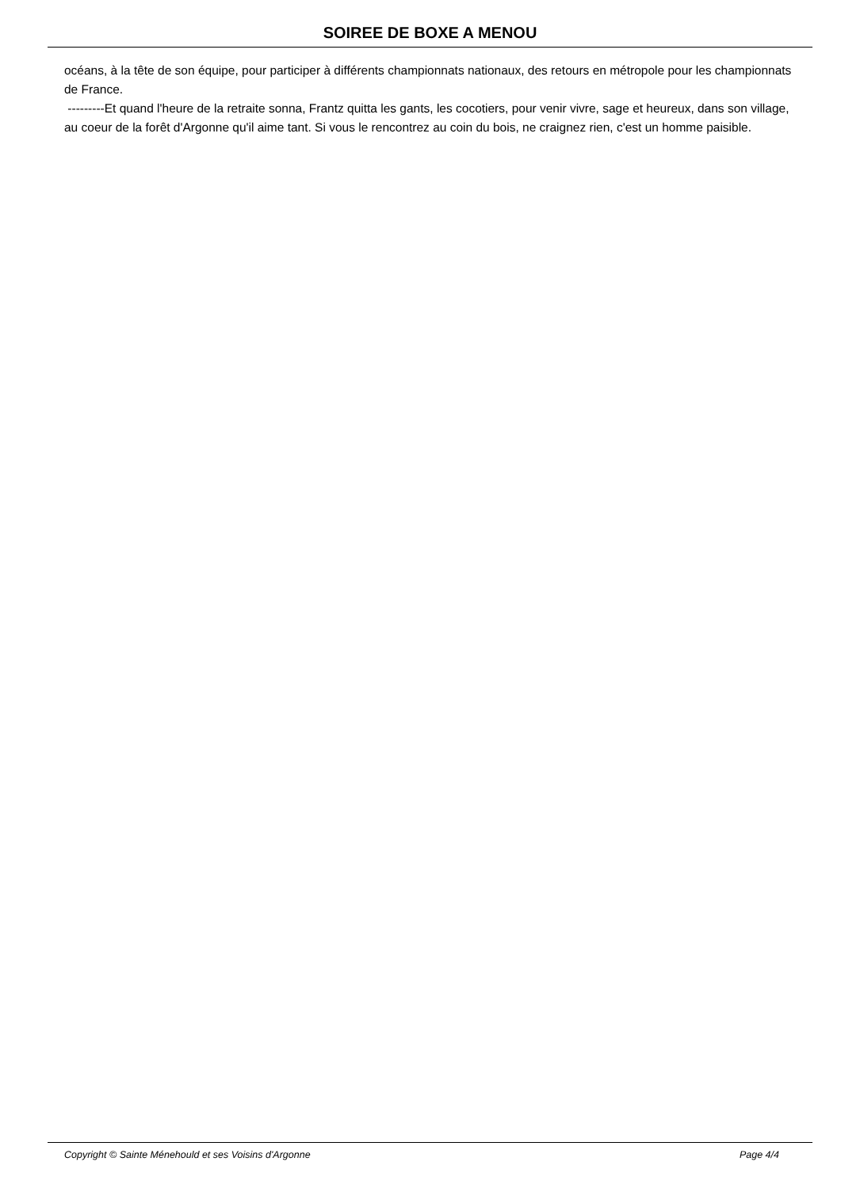SOIREE DE BOXE A MENOU
océans, à la tête de son équipe, pour participer à différents championnats nationaux, des retours en métropole pour les championnats de France.
---------Et quand l'heure de la retraite sonna, Frantz quitta les gants, les cocotiers, pour venir vivre, sage et heureux, dans son village, au coeur de la forêt d'Argonne qu'il aime tant. Si vous le rencontrez au coin du bois, ne craignez rien, c'est un homme paisible.
Copyright © Sainte Ménehould et ses Voisins d'Argonne Page 4/4